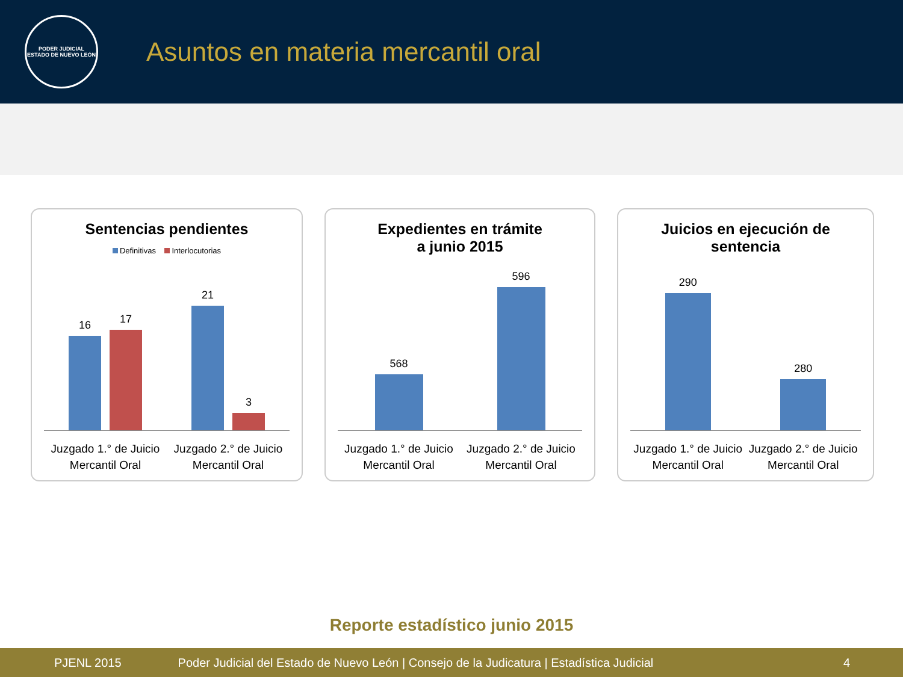PODER JUDICIAL
ESTADO DE NUEVO LEÓN
Asuntos en materia mercantil oral
Sentencias pendientes
Definitivas Interlocutorias
16
17
21
3
Juzgado 1.° de Juicio
Mercantil Oral
Juzgado 2.° de Juicio
Mercantil Oral
Expedientes en trámite
a junio 2015
568
596
Juzgado 1.° de Juicio
Mercantil Oral
Juzgado 2.° de Juicio
Mercantil Oral
Juicios en ejecución de
sentencia
290
280
Juzgado 1.° de Juicio
Mercantil Oral
Juzgado 2.° de Juicio
Mercantil Oral
Reporte estadístico junio 2015
PJENL 2015 Poder Judicial del Estado de Nuevo León | Consejo de la Judicatura | Estadística Judicial 4